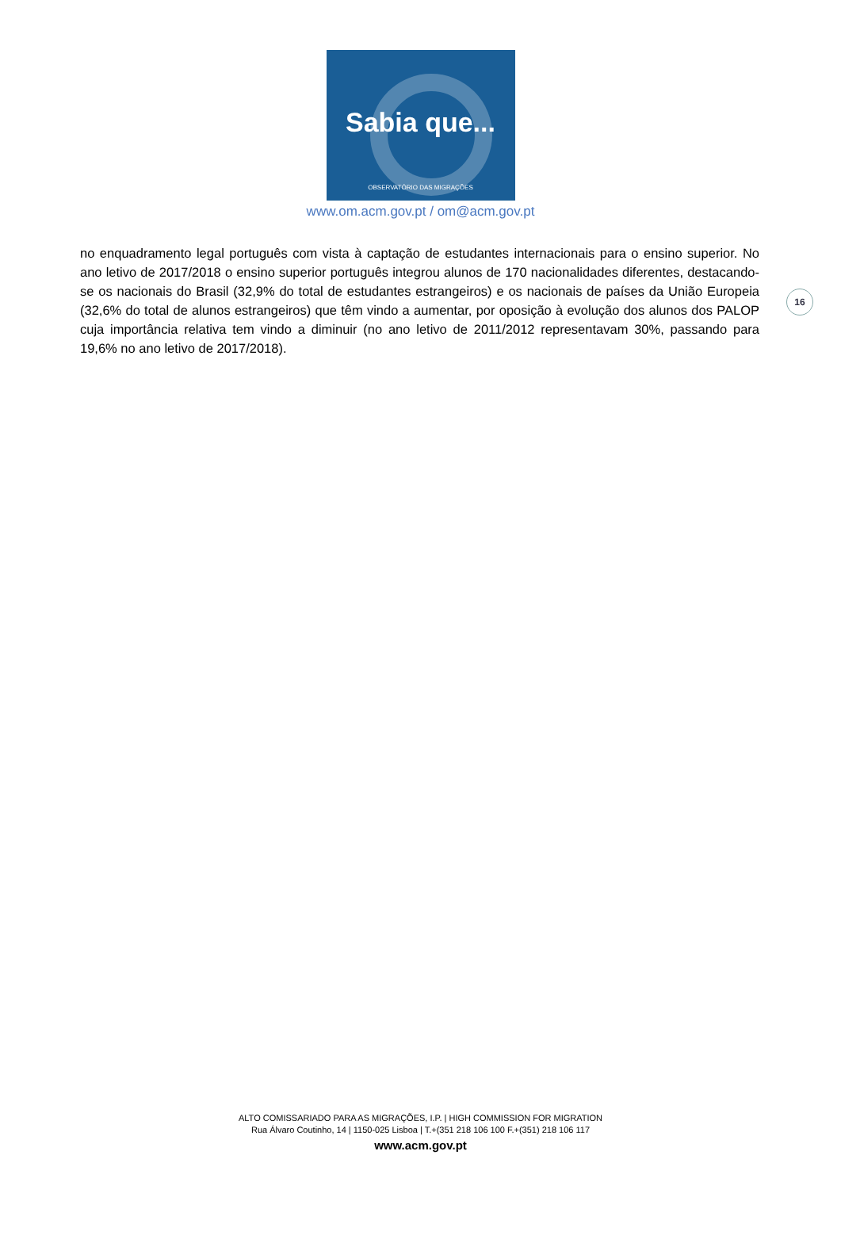Sabia que...
OBSERVATÓRIO DAS MIGRAÇÕES
www.om.acm.gov.pt / om@acm.gov.pt
16
no enquadramento legal português com vista à captação de estudantes internacionais para o ensino superior. No ano letivo de 2017/2018 o ensino superior português integrou alunos de 170 nacionalidades diferentes, destacando-se os nacionais do Brasil (32,9% do total de estudantes estrangeiros) e os nacionais de países da União Europeia (32,6% do total de alunos estrangeiros) que têm vindo a aumentar, por oposição à evolução dos alunos dos PALOP cuja importância relativa tem vindo a diminuir (no ano letivo de 2011/2012 representavam 30%, passando para 19,6% no ano letivo de 2017/2018).
ALTO COMISSARIADO PARA AS MIGRAÇÕES, I.P. | HIGH COMMISSION FOR MIGRATION
Rua Álvaro Coutinho, 14 | 1150-025 Lisboa | T.+(351 218 106 100 F.+(351) 218 106 117
www.acm.gov.pt